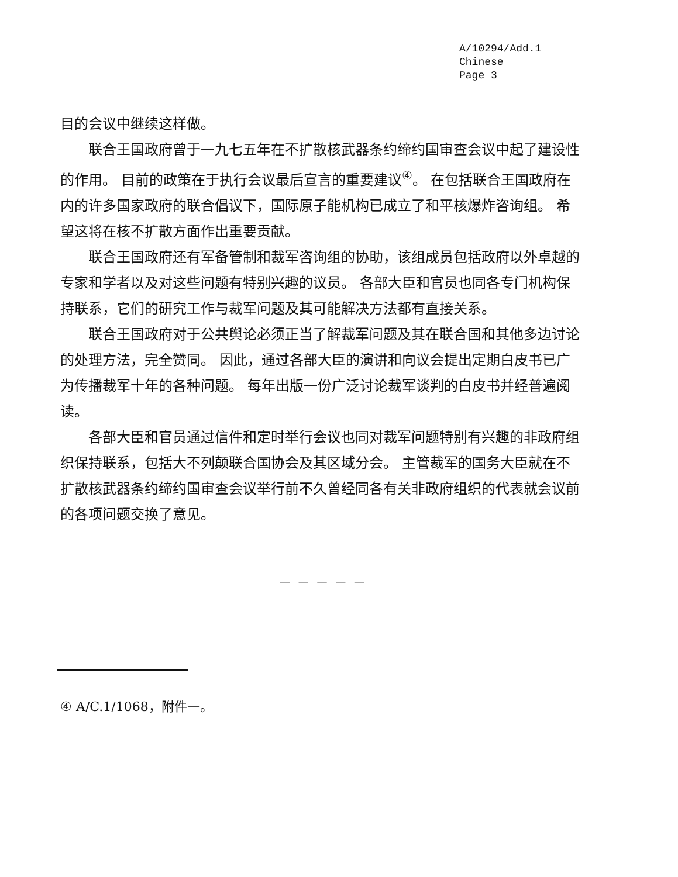A/10294/Add.1
Chinese
Page 3
目的会议中继续这样做。
联合王国政府曾于一九七五年在不扩散核武器条约缔约国审查会议中起了建设性的作用。 目前的政策在于执行会议最后宣言的重要建议<sup>④</sup>。 在包括联合王国政府在内的许多国家政府的联合倡议下，国际原子能机构已成立了和平核爆炸咨询组。 希望这将在核不扩散方面作出重要贡献。
联合王国政府还有军备管制和裁军咨询组的协助，该组成员包括政府以外卓越的专家和学者以及对这些问题有特别兴趣的议员。 各部大臣和官员也同各专门机构保持联系，它们的研究工作与裁军问题及其可能解决方法都有直接关系。
联合王国政府对于公共舆论必须正当了解裁军问题及其在联合国和其他多边讨论的处理方法，完全赞同。 因此，通过各部大臣的演讲和向议会提出定期白皮书已广为传播裁军十年的各种问题。 每年出版一份广泛讨论裁军谈判的白皮书并经普遍阅读。
各部大臣和官员通过信件和定时举行会议也同对裁军问题特别有兴趣的非政府组织保持联系，包括大不列颠联合国协会及其区域分会。 主管裁军的国务大臣就在不扩散核武器条约缔约国审查会议举行前不久曾经同各有关非政府组织的代表就会议前的各项问题交换了意见。
— — — — —
④ A/C.1/1068，附件一。